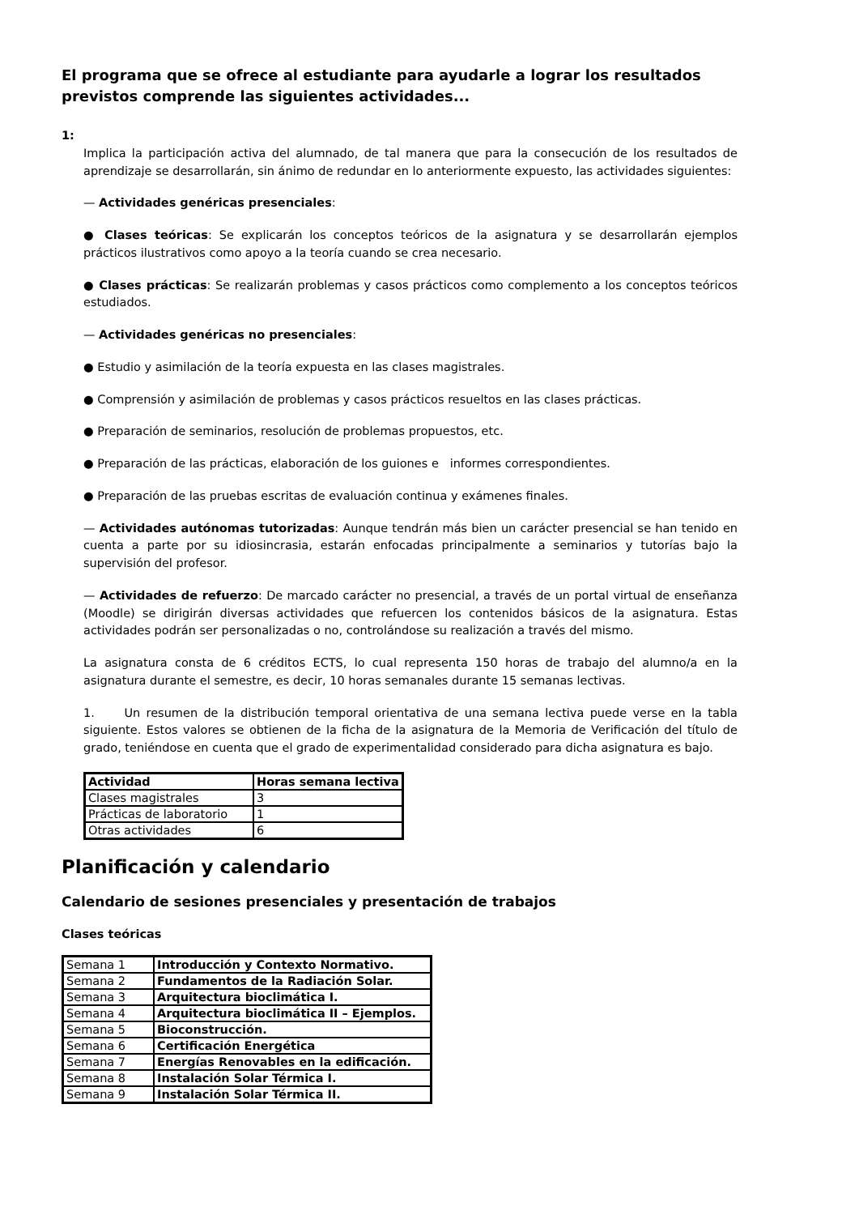El programa que se ofrece al estudiante para ayudarle a lograr los resultados previstos comprende las siguientes actividades...
1:
Implica la participación activa del alumnado, de tal manera que para la consecución de los resultados de aprendizaje se desarrollarán, sin ánimo de redundar en lo anteriormente expuesto, las actividades siguientes:
— Actividades genéricas presenciales:
● Clases teóricas: Se explicarán los conceptos teóricos de la asignatura y se desarrollarán ejemplos prácticos ilustrativos como apoyo a la teoría cuando se crea necesario.
● Clases prácticas: Se realizarán problemas y casos prácticos como complemento a los conceptos teóricos estudiados.
— Actividades genéricas no presenciales:
● Estudio y asimilación de la teoría expuesta en las clases magistrales.
● Comprensión y asimilación de problemas y casos prácticos resueltos en las clases prácticas.
● Preparación de seminarios, resolución de problemas propuestos, etc.
● Preparación de las prácticas, elaboración de los guiones e informes correspondientes.
● Preparación de las pruebas escritas de evaluación continua y exámenes finales.
— Actividades autónomas tutorizadas: Aunque tendrán más bien un carácter presencial se han tenido en cuenta a parte por su idiosincrasia, estarán enfocadas principalmente a seminarios y tutorías bajo la supervisión del profesor.
— Actividades de refuerzo: De marcado carácter no presencial, a través de un portal virtual de enseñanza (Moodle) se dirigirán diversas actividades que refuercen los contenidos básicos de la asignatura. Estas actividades podrán ser personalizadas o no, controlándose su realización a través del mismo.
La asignatura consta de 6 créditos ECTS, lo cual representa 150 horas de trabajo del alumno/a en la asignatura durante el semestre, es decir, 10 horas semanales durante 15 semanas lectivas.
1. Un resumen de la distribución temporal orientativa de una semana lectiva puede verse en la tabla siguiente. Estos valores se obtienen de la ficha de la asignatura de la Memoria de Verificación del título de grado, teniéndose en cuenta que el grado de experimentalidad considerado para dicha asignatura es bajo.
| Actividad | Horas semana lectiva |
| --- | --- |
| Clases magistrales | 3 |
| Prácticas de laboratorio | 1 |
| Otras actividades | 6 |
Planificación y calendario
Calendario de sesiones presenciales y presentación de trabajos
Clases teóricas
| Semana 1 | Introducción y Contexto Normativo. |
| Semana 2 | Fundamentos de la Radiación Solar. |
| Semana 3 | Arquitectura bioclimática I. |
| Semana 4 | Arquitectura bioclimática II – Ejemplos. |
| Semana 5 | Bioconstrucción. |
| Semana 6 | Certificación Energética |
| Semana 7 | Energías Renovables en la edificación. |
| Semana 8 | Instalación Solar Térmica I. |
| Semana 9 | Instalación Solar Térmica II. |